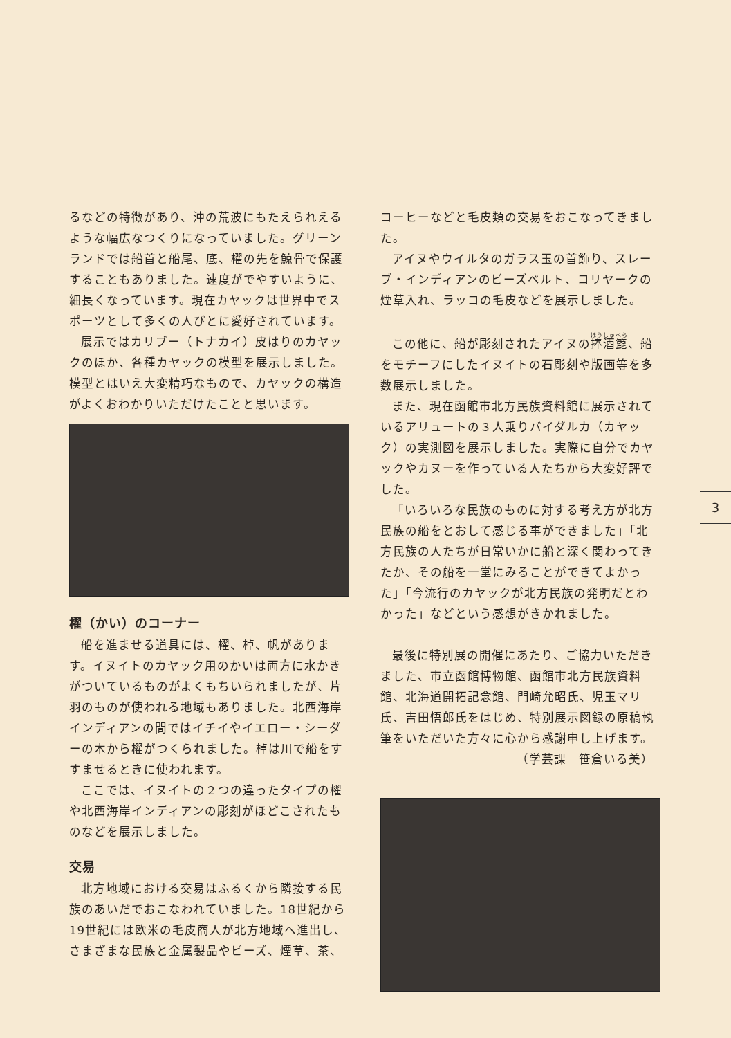るなどの特徴があり、沖の荒波にもたえられえるような幅広なつくりになっていました。グリーンランドでは船首と船尾、底、櫂の先を鯨骨で保護することもありました。速度がでやすいように、細長くなっています。現在カヤックは世界中でスポーツとして多くの人びとに愛好されています。
展示ではカリブー（トナカイ）皮はりのカヤックのほか、各種カヤックの模型を展示しました。模型とはいえ大変精巧なもので、カヤックの構造がよくおわかりいただけたことと思います。
櫂（かい）のコーナー
船を進ませる道具には、櫂、棹、帆があります。イヌイトのカヤック用のかいは両方に水かきがついているものがよくもちいられましたが、片羽のものが使われる地域もありました。北西海岸インディアンの間ではイチイやイエロー・シーダーの木から櫂がつくられました。棹は川で船をすすませるときに使われます。
ここでは、イヌイトの２つの違ったタイプの櫂や北西海岸インディアンの彫刻がほどこされたものなどを展示しました。
交易
北方地域における交易はふるくから隣接する民族のあいだでおこなわれていました。18世紀から19世紀には欧米の毛皮商人が北方地域へ進出し、さまざまな民族と金属製品やビーズ、煙草、茶、
コーヒーなどと毛皮類の交易をおこなってきました。
アイヌやウイルタのガラス玉の首飾り、スレーブ・インディアンのビーズベルト、コリヤークの煙草入れ、ラッコの毛皮などを展示しました。
この他に、船が彫刻されたアイヌの捧酒箆、船をモチーフにしたイヌイトの石彫刻や版画等を多数展示しました。
また、現在函館市北方民族資料館に展示されているアリュートの３人乗りバイダルカ（カヤック）の実測図を展示しました。実際に自分でカヤックやカヌーを作っている人たちから大変好評でした。
「いろいろな民族のものに対する考え方が北方民族の船をとおして感じる事ができました」「北方民族の人たちが日常いかに船と深く関わってきたか、その船を一堂にみることができてよかった」「今流行のカヤックが北方民族の発明だとわかった」などという感想がきかれました。
最後に特別展の開催にあたり、ご協力いただきました、市立函館博物館、函館市北方民族資料館、北海道開拓記念館、門崎允昭氏、児玉マリ氏、吉田悟郎氏をはじめ、特別展示図録の原稿執筆をいただいた方々に心から感謝申し上げます。
（学芸課　笹倉いる美）
3